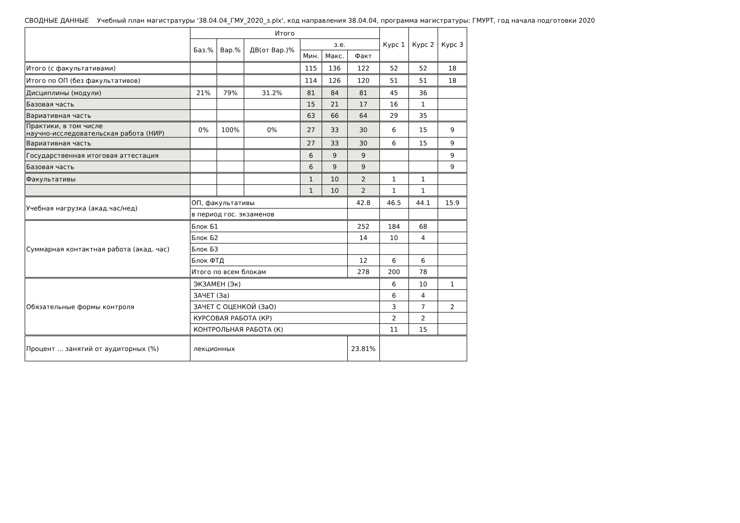СВОДНЫЕ ДАННЫЕ Учебный план магистратуры '38.04.04_ГМУ_2020_з.plx', код направления 38.04.04, программа магистратуры: ГМУРТ, год начала подготовки 2020
| | Итого | | | | | | Курс 1 | Курс 2 | Курс 3 |
| --- | --- | --- | --- | --- | --- | --- | --- | --- | --- |
| | Баз.% | Вар.% | ДВ(от Вар.)% | з.е. | | | | | |
| | | | | Мин. | Макс. | Факт | | | |
| Итого (с факультативами) | | | | 115 | 136 | 122 | 52 | 52 | 18 |
| Итого по ОП (без факультативов) | | | | 114 | 126 | 120 | 51 | 51 | 18 |
| Дисциплины (модули) | 21% | 79% | 31.2% | 81 | 84 | 81 | 45 | 36 | |
| Базовая часть | | | | 15 | 21 | 17 | 16 | 1 | |
| Вариативная часть | | | | 63 | 66 | 64 | 29 | 35 | |
| Практики, в том числе научно-исследовательская работа (НИР) | 0% | 100% | 0% | 27 | 33 | 30 | 6 | 15 | 9 |
| Вариативная часть | | | | 27 | 33 | 30 | 6 | 15 | 9 |
| Государственная итоговая аттестация | | | | 6 | 9 | 9 | | | 9 |
| Базовая часть | | | | 6 | 9 | 9 | | | 9 |
| Факультативы | | | | 1 | 10 | 2 | 1 | 1 | |
| | | | | 1 | 10 | 2 | 1 | 1 | |
| Учебная нагрузка (акад.час/нед) | ОП, факультативы | | | | | 42.8 | 46.5 | 44.1 | 15.9 |
| | в период гос. экзаменов | | | | | | | | |
| Суммарная контактная работа (акад. час) | Блок Б1 | | | | | 252 | 184 | 68 | |
| | Блок Б2 | | | | | 14 | 10 | 4 | |
| | Блок Б3 | | | | | | | | |
| | Блок ФТД | | | | | 12 | 6 | 6 | |
| | Итого по всем блокам | | | | | 278 | 200 | 78 | |
| Обязательные формы контроля | ЭКЗАМЕН (Эк) | | | | | | 6 | 10 | 1 |
| | ЗАЧЕТ (За) | | | | | | 6 | 4 | |
| | ЗАЧЕТ С ОЦЕНКОЙ (ЗаО) | | | | | | 3 | 7 | 2 |
| | КУРСОВАЯ РАБОТА (КР) | | | | | | 2 | 2 | |
| | КОНТРОЛЬНАЯ РАБОТА (К) | | | | | | 11 | 15 | |
| Процент ... занятий от аудиторных (%) | лекционных | | | | | 23.81% | | | |